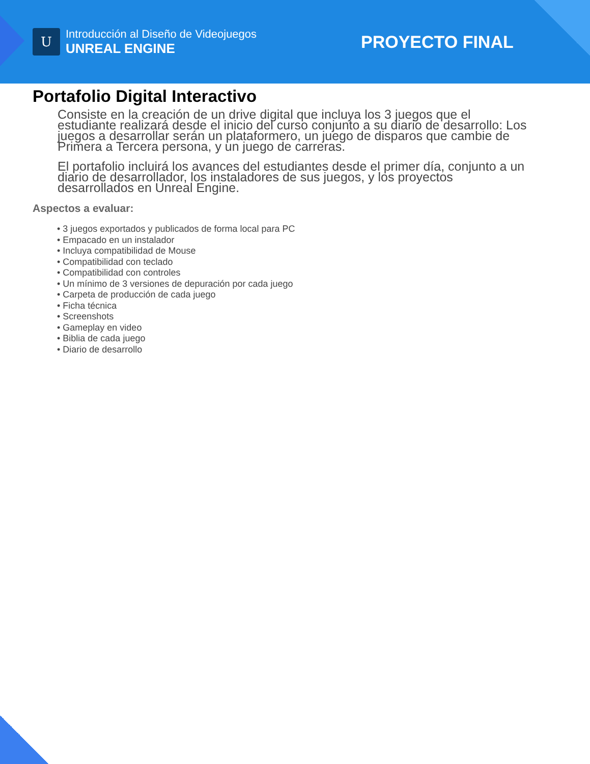U
Introducción al Diseño de Videojuegos
UNREAL ENGINE
PROYECTO FINAL
Portafolio Digital Interactivo
Consiste en la creación de un drive digital que incluya los 3 juegos que el estudiante realizará desde el inicio del curso conjunto a su diario de desarrollo: Los juegos a desarrollar serán un plataformero, un juego de disparos que cambie de Primera a Tercera persona, y un juego de carreras.
El portafolio incluirá los avances del estudiantes desde el primer día, conjunto a un diario de desarrollador, los instaladores de sus juegos, y los proyectos desarrollados en Unreal Engine.
Aspectos a evaluar:
• 3 juegos exportados y publicados de forma local para PC
• Empacado en un instalador
• Incluya compatibilidad de Mouse
• Compatibilidad con teclado
• Compatibilidad con controles
• Un mínimo de 3 versiones de depuración por cada juego
• Carpeta de producción de cada juego
• Ficha técnica
• Screenshots
• Gameplay en video
• Biblia de cada juego
• Diario de desarrollo